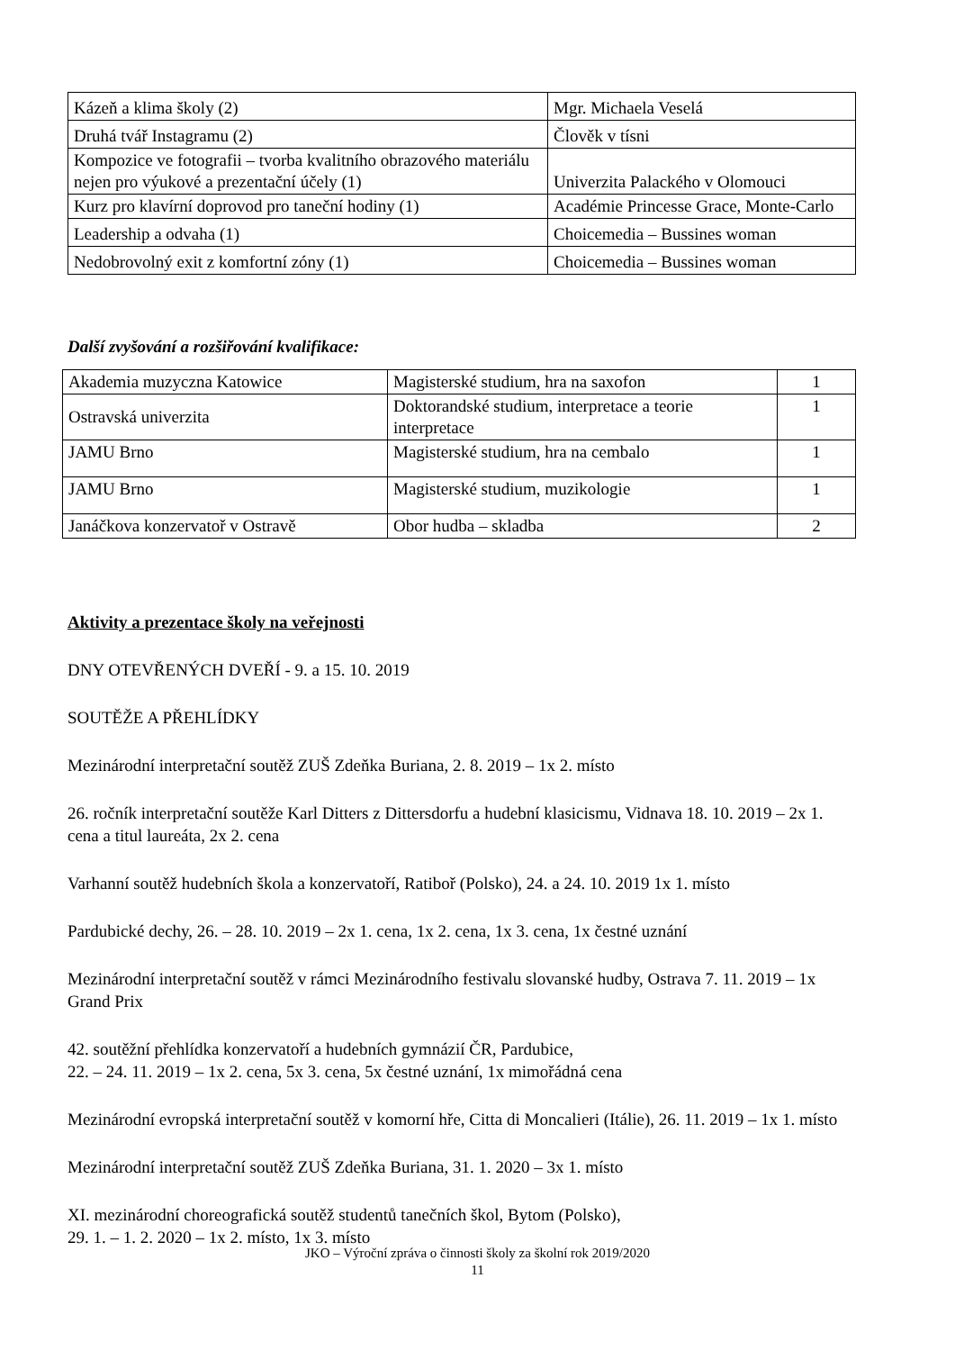| Kázeň a klima školy (2) | Mgr. Michaela Veselá |
| Druhá tvář Instagramu (2) | Člověk v tísni |
| Kompozice ve fotografii – tvorba kvalitního obrazového materiálu nejen pro výukové a prezentační účely (1) | Univerzita Palackého v Olomouci |
| Kurz pro klavírní doprovod pro taneční hodiny (1) | Académie Princesse Grace, Monte-Carlo |
| Leadership a odvaha (1) | Choicemedia – Bussines woman |
| Nedobrovolný exit z komfortní zóny (1) | Choicemedia – Bussines woman |
Další zvyšování a rozšiřování kvalifikace:
| Akademia muzyczna Katowice | Magisterské studium, hra na saxofon | 1 |
| Ostravská univerzita | Doktorandské studium, interpretace a teorie interpretace | 1 |
| JAMU Brno | Magisterské studium, hra na cembalo | 1 |
| JAMU Brno | Magisterské studium, muzikologie | 1 |
| Janáčkova konzervatoř v Ostravě | Obor hudba – skladba | 2 |
Aktivity a prezentace školy na veřejnosti
DNY OTEVŘENÝCH DVEŘÍ - 9. a 15. 10. 2019
SOUTĚŽE A PŘEHLÍDKY
Mezinárodní interpretační soutěž ZUŠ Zdeňka Buriana, 2. 8. 2019 – 1x 2. místo
26. ročník interpretační soutěže Karl Ditters z Dittersdorfu a hudební klasicismu, Vidnava 18. 10. 2019 – 2x 1. cena a titul laureáta, 2x 2. cena
Varhanní soutěž hudebních škola a konzervatoří, Ratiboř (Polsko), 24. a 24. 10. 2019 1x 1. místo
Pardubické dechy, 26. – 28. 10. 2019 – 2x 1. cena, 1x 2. cena, 1x 3. cena, 1x čestné uznání
Mezinárodní interpretační soutěž v rámci Mezinárodního festivalu slovanské hudby, Ostrava 7. 11. 2019 – 1x Grand Prix
42. soutěžní přehlídka konzervatoří a hudebních gymnázií ČR, Pardubice,
22. – 24. 11. 2019 – 1x 2. cena, 5x 3. cena, 5x čestné uznání, 1x mimořádná cena
Mezinárodní evropská interpretační soutěž v komorní hře, Citta di Moncalieri (Itálie), 26. 11. 2019 – 1x 1. místo
Mezinárodní interpretační soutěž ZUŠ Zdeňka Buriana, 31. 1. 2020 – 3x 1. místo
XI. mezinárodní choreografická soutěž studentů tanečních škol, Bytom (Polsko),
29. 1. – 1. 2. 2020 – 1x 2. místo, 1x 3. místo
JKO – Výroční zpráva o činnosti školy za školní rok 2019/2020
11